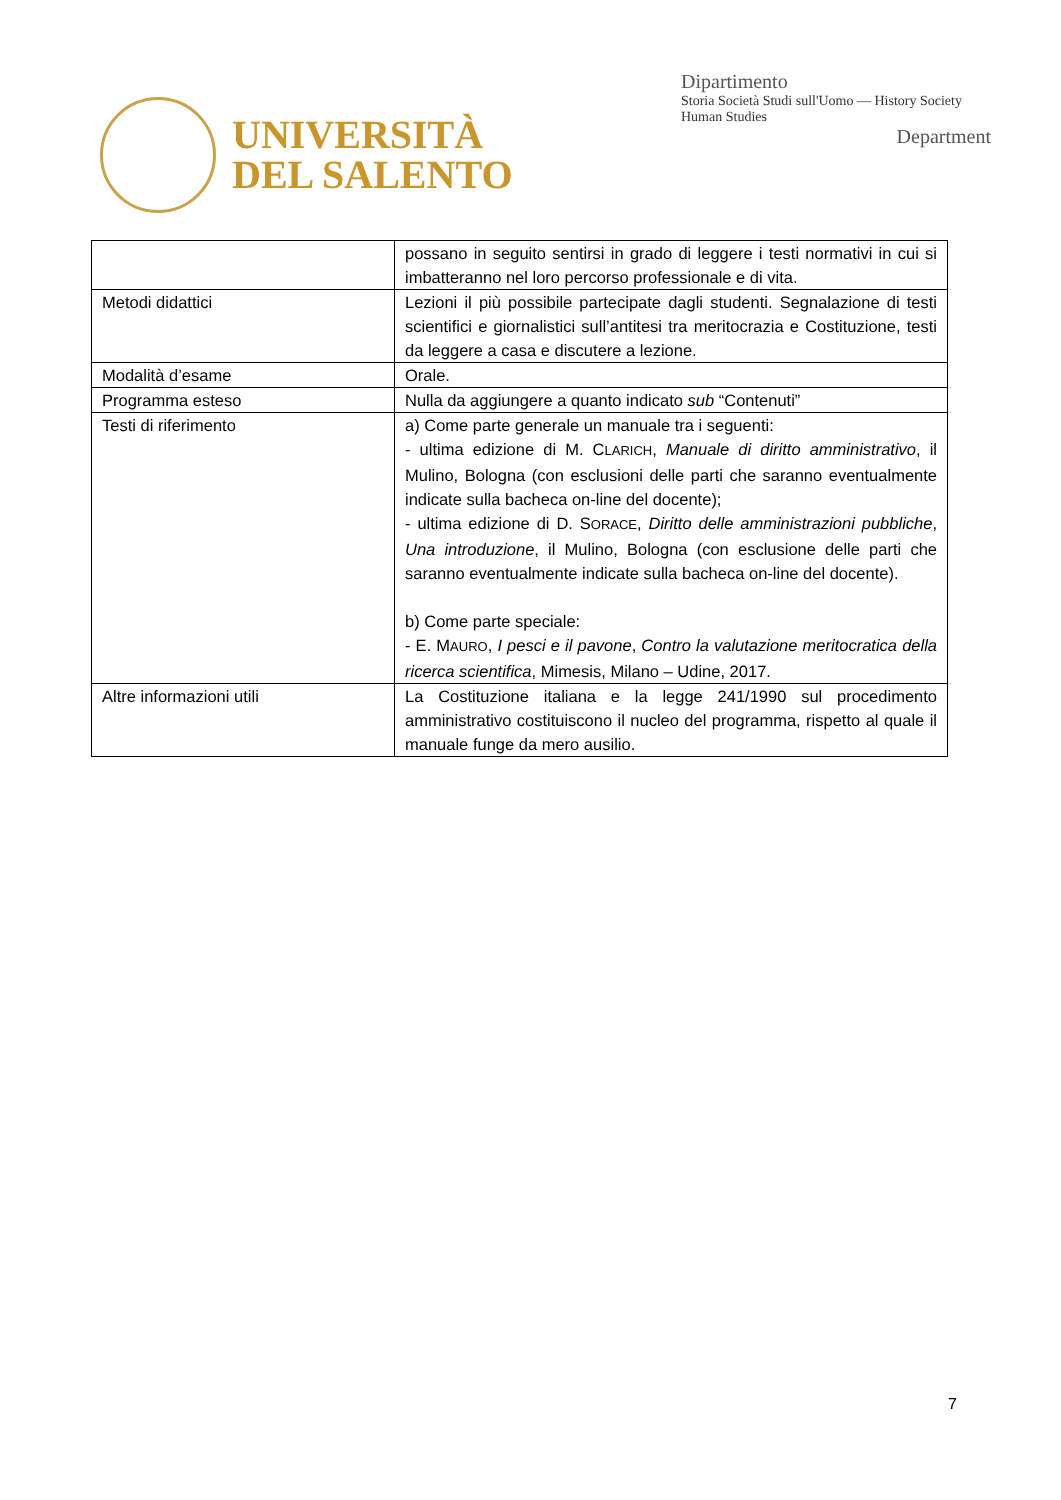UNIVERSITÀ
DEL SALENTO
Dipartimento
Storia Società Studi sull'Uomo — History Society Human Studies
Department
| | possano in seguito sentirsi in grado di leggere i testi normativi in cui si imbatteranno nel loro percorso professionale e di vita. |
| Metodi didattici | Lezioni il più possibile partecipate dagli studenti. Segnalazione di testi scientifici e giornalistici sull’antitesi tra meritocrazia e Costituzione, testi da leggere a casa e discutere a lezione. |
| Modalità d’esame | Orale. |
| Programma esteso | Nulla da aggiungere a quanto indicato sub “Contenuti” |
| Testi di riferimento | a) Come parte generale un manuale tra i seguenti: - ultima edizione di M. C LARICH , Manuale di diritto amministrativo , il Mulino, Bologna (con esclusioni delle parti che saranno eventualmente indicate sulla bacheca on-line del docente); - ultima edizione di D. S ORACE , Diritto delle amministrazioni pubbliche , Una introduzione , il Mulino, Bologna (con esclusione delle parti che saranno eventualmente indicate sulla bacheca on-line del docente). b) Come parte speciale: - E. M AURO , I pesci e il pavone , Contro la valutazione meritocratica della ricerca scientifica , Mimesis, Milano – Udine, 2017. |
| Altre informazioni utili | La Costituzione italiana e la legge 241/1990 sul procedimento amministrativo costituiscono il nucleo del programma, rispetto al quale il manuale funge da mero ausilio. |
7